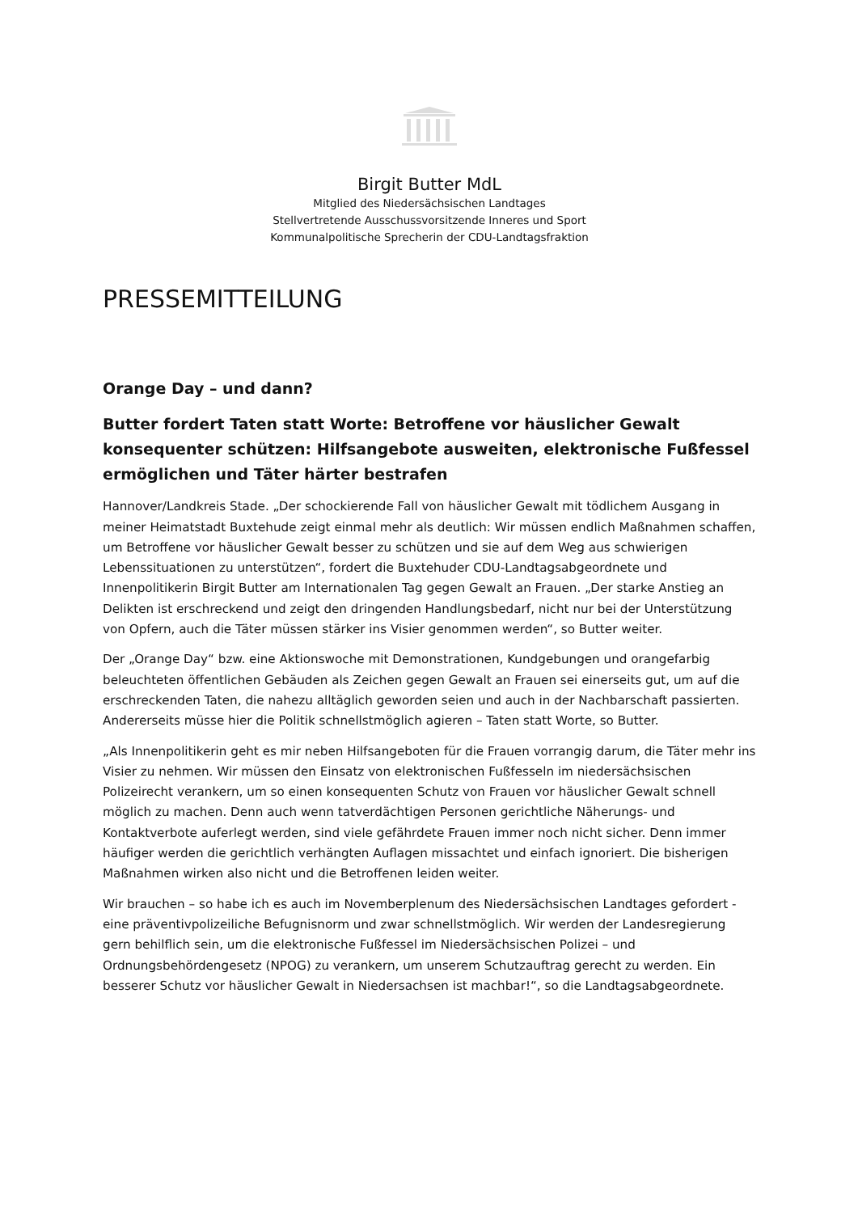Birgit Butter MdL
Mitglied des Niedersächsischen Landtages
Stellvertretende Ausschussvorsitzende Inneres und Sport
Kommunalpolitische Sprecherin der CDU-Landtagsfraktion
PRESSEMITTEILUNG
Orange Day – und dann?
Butter fordert Taten statt Worte: Betroffene vor häuslicher Gewalt konsequenter schützen: Hilfsangebote ausweiten, elektronische Fußfessel ermöglichen und Täter härter bestrafen
Hannover/Landkreis Stade. „Der schockierende Fall von häuslicher Gewalt mit tödlichem Ausgang in meiner Heimatstadt Buxtehude zeigt einmal mehr als deutlich: Wir müssen endlich Maßnahmen schaffen, um Betroffene vor häuslicher Gewalt besser zu schützen und sie auf dem Weg aus schwierigen Lebenssituationen zu unterstützen“, fordert die Buxtehuder CDU-Landtagsabgeordnete und Innenpolitikerin Birgit Butter am Internationalen Tag gegen Gewalt an Frauen. „Der starke Anstieg an Delikten ist erschreckend und zeigt den dringenden Handlungsbedarf, nicht nur bei der Unterstützung von Opfern, auch die Täter müssen stärker ins Visier genommen werden“, so Butter weiter.
Der „Orange Day“ bzw. eine Aktionswoche mit Demonstrationen, Kundgebungen und orangefarbig beleuchteten öffentlichen Gebäuden als Zeichen gegen Gewalt an Frauen sei einerseits gut, um auf die erschreckenden Taten, die nahezu alltäglich geworden seien und auch in der Nachbarschaft passierten. Andererseits müsse hier die Politik schnellstmöglich agieren – Taten statt Worte, so Butter.
„Als Innenpolitikerin geht es mir neben Hilfsangeboten für die Frauen vorrangig darum, die Täter mehr ins Visier zu nehmen. Wir müssen den Einsatz von elektronischen Fußfesseln im niedersächsischen Polizeirecht verankern, um so einen konsequenten Schutz von Frauen vor häuslicher Gewalt schnell möglich zu machen. Denn auch wenn tatverdächtigen Personen gerichtliche Näherungs- und Kontaktverbote auferlegt werden, sind viele gefährdete Frauen immer noch nicht sicher. Denn immer häufiger werden die gerichtlich verhängten Auflagen missachtet und einfach ignoriert. Die bisherigen Maßnahmen wirken also nicht und die Betroffenen leiden weiter.
Wir brauchen – so habe ich es auch im Novemberplenum des Niedersächsischen Landtages gefordert - eine präventivpolizeiliche Befugnisnorm und zwar schnellstmöglich. Wir werden der Landesregierung gern behilflich sein, um die elektronische Fußfessel im Niedersächsischen Polizei – und Ordnungsbehördengesetz (NPOG) zu verankern, um unserem Schutzauftrag gerecht zu werden. Ein besserer Schutz vor häuslicher Gewalt in Niedersachsen ist machbar!“, so die Landtagsabgeordnete.